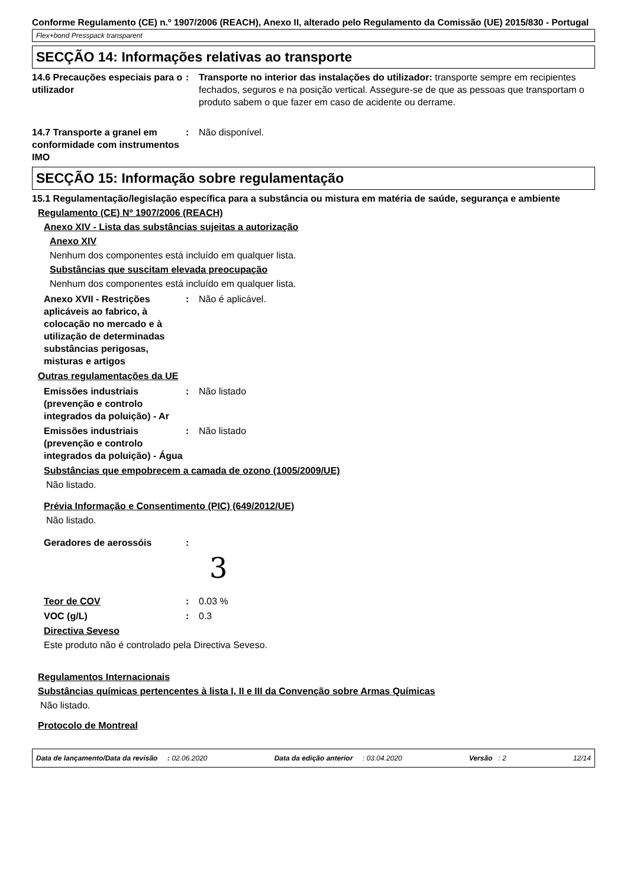Conforme Regulamento (CE) n.º 1907/2006 (REACH), Anexo II, alterado pelo Regulamento da Comissão (UE) 2015/830 - Portugal
Flex+bond Presspack transparent
SECÇÃO 14: Informações relativas ao transporte
14.6 Precauções especiais para o utilizador
: Transporte no interior das instalações do utilizador: transporte sempre em recipientes fechados, seguros e na posição vertical. Assegure-se de que as pessoas que transportam o produto sabem o que fazer em caso de acidente ou derrame.
14.7 Transporte a granel em conformidade com instrumentos IMO
: Não disponível.
SECÇÃO 15: Informação sobre regulamentação
15.1 Regulamentação/legislação específica para a substância ou mistura em matéria de saúde, segurança e ambiente
Regulamento (CE) Nº 1907/2006 (REACH)
Anexo XIV - Lista das substâncias sujeitas a autorização
Anexo XIV
Nenhum dos componentes está incluído em qualquer lista.
Substâncias que suscitam elevada preocupação
Nenhum dos componentes está incluído em qualquer lista.
Anexo XVII - Restrições aplicáveis ao fabrico, à colocação no mercado e à utilização de determinadas substâncias perigosas, misturas e artigos
: Não é aplicável.
Outras regulamentações da UE
Emissões industriais (prevenção e controlo integrados da poluição) - Ar
: Não listado
Emissões industriais (prevenção e controlo integrados da poluição) - Água
: Não listado
Substâncias que empobrecem a camada de ozono (1005/2009/UE)
Não listado.
Prévia Informação e Consentimento (PIC) (649/2012/UE)
Não listado.
Geradores de aerossóis :
3
Teor de COV : 0.03 %
VOC (g/L) : 0.3
Directiva Seveso
Este produto não é controlado pela Directiva Seveso.
Regulamentos Internacionais
Substâncias químicas pertencentes à lista I, II e III da Convenção sobre Armas Químicas
Não listado.
Protocolo de Montreal
Data de lançamento/Data da revisão : 02.06.2020 Data da edição anterior : 03.04.2020 Versão : 2 12/14